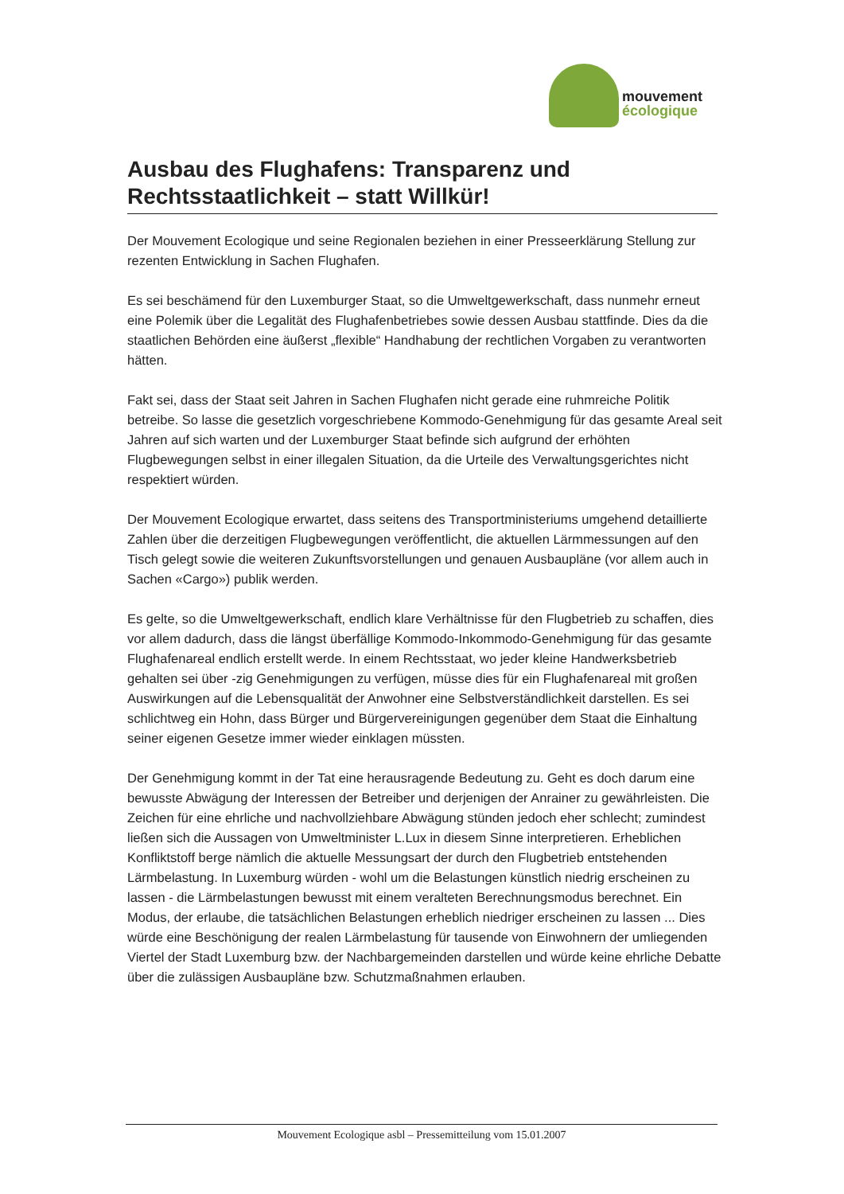mouvement
écologique
Ausbau des Flughafens: Transparenz und Rechtsstaatlichkeit – statt Willkür!
Der Mouvement Ecologique und seine Regionalen beziehen in einer Presseerklärung Stellung zur rezenten Entwicklung in Sachen Flughafen.
Es sei beschämend für den Luxemburger Staat, so die Umweltgewerkschaft, dass nunmehr erneut eine Polemik über die Legalität des Flughafenbetriebes sowie dessen Ausbau stattfinde. Dies da die staatlichen Behörden eine äußerst „flexible“ Handhabung der rechtlichen Vorgaben zu verantworten hätten.
Fakt sei, dass der Staat seit Jahren in Sachen Flughafen nicht gerade eine ruhmreiche Politik betreibe. So lasse die gesetzlich vorgeschriebene Kommodo-Genehmigung für das gesamte Areal seit Jahren auf sich warten und der Luxemburger Staat befinde sich aufgrund der erhöhten Flugbewegungen selbst in einer illegalen Situation, da die Urteile des Verwaltungsgerichtes nicht respektiert würden.
Der Mouvement Ecologique erwartet, dass seitens des Transportministeriums umgehend detaillierte Zahlen über die derzeitigen Flugbewegungen veröffentlicht, die aktuellen Lärmmessungen auf den Tisch gelegt sowie die weiteren Zukunftsvorstellungen und genauen Ausbaupläne (vor allem auch in Sachen «Cargo») publik werden.
Es gelte, so die Umweltgewerkschaft, endlich klare Verhältnisse für den Flugbetrieb zu schaffen, dies vor allem dadurch, dass die längst überfällige Kommodo-Inkommodo-Genehmigung für das gesamte Flughafenareal endlich erstellt werde. In einem Rechtsstaat, wo jeder kleine Handwerksbetrieb gehalten sei über -zig Genehmigungen zu verfügen, müsse dies für ein Flughafenareal mit großen Auswirkungen auf die Lebensqualität der Anwohner eine Selbstverständlichkeit darstellen. Es sei schlichtweg ein Hohn, dass Bürger und Bürgervereinigungen gegenüber dem Staat die Einhaltung seiner eigenen Gesetze immer wieder einklagen müssten.
Der Genehmigung kommt in der Tat eine herausragende Bedeutung zu. Geht es doch darum eine bewusste Abwägung der Interessen der Betreiber und derjenigen der Anrainer zu gewährleisten. Die Zeichen für eine ehrliche und nachvollziehbare Abwägung stünden jedoch eher schlecht; zumindest ließen sich die Aussagen von Umweltminister L.Lux in diesem Sinne interpretieren. Erheblichen Konfliktstoff berge nämlich die aktuelle Messungsart der durch den Flugbetrieb entstehenden Lärmbelastung. In Luxemburg würden - wohl um die Belastungen künstlich niedrig erscheinen zu lassen - die Lärmbelastungen bewusst mit einem veralteten Berechnungsmodus berechnet. Ein Modus, der erlaube, die tatsächlichen Belastungen erheblich niedriger erscheinen zu lassen ... Dies würde eine Beschönigung der realen Lärmbelastung für tausende von Einwohnern der umliegenden Viertel der Stadt Luxemburg bzw. der Nachbargemeinden darstellen und würde keine ehrliche Debatte über die zulässigen Ausbaupläne bzw. Schutzmaßnahmen erlauben.
Mouvement Ecologique asbl – Pressemitteilung vom 15.01.2007